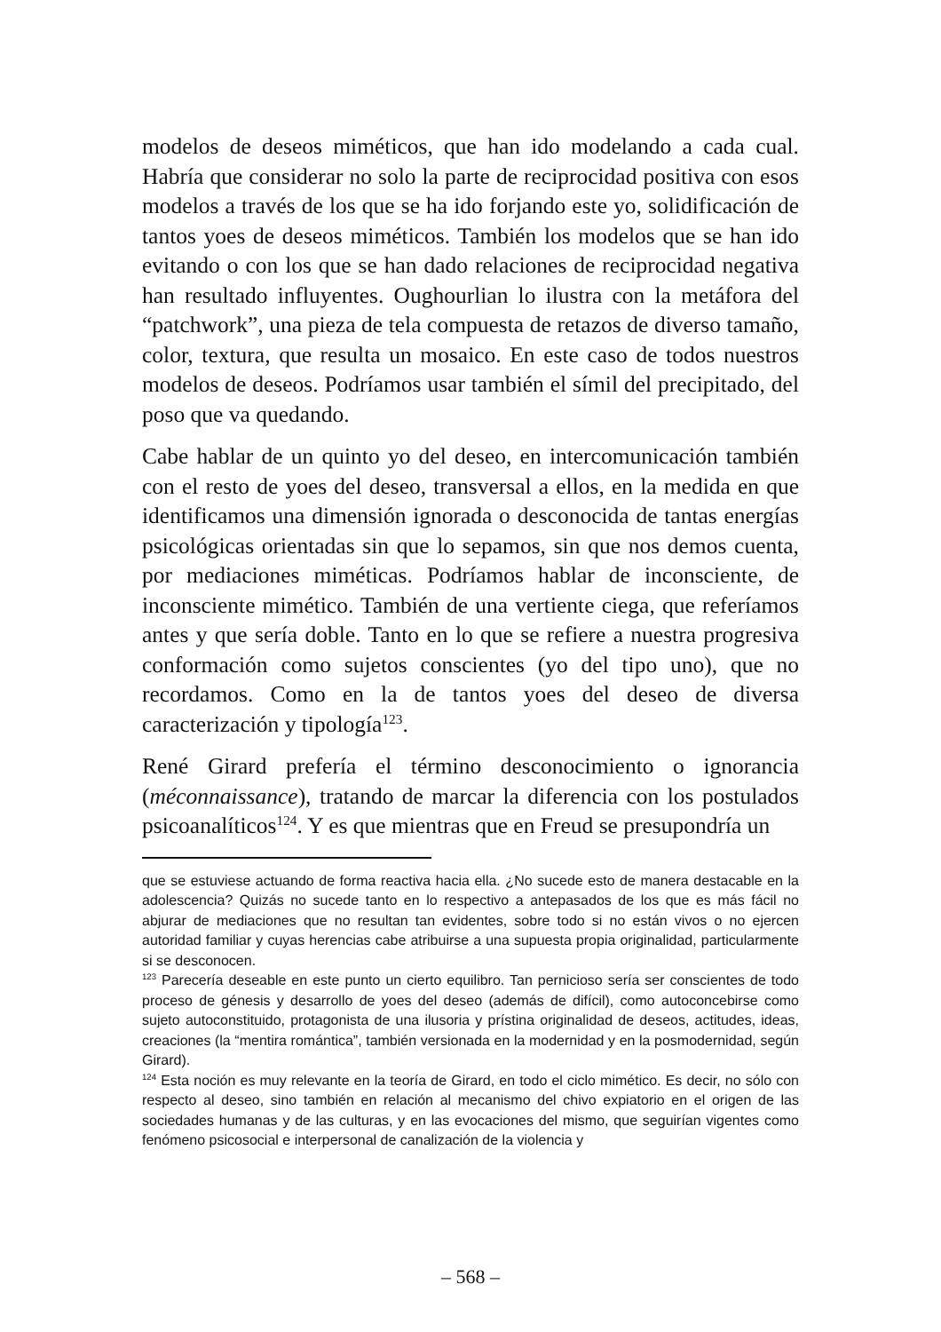modelos de deseos miméticos, que han ido modelando a cada cual. Habría que considerar no solo la parte de reciprocidad positiva con esos modelos a través de los que se ha ido forjando este yo, solidificación de tantos yoes de deseos miméticos. También los modelos que se han ido evitando o con los que se han dado relaciones de reciprocidad negativa han resultado influyentes. Oughourlian lo ilustra con la metáfora del “patchwork”, una pieza de tela compuesta de retazos de diverso tamaño, color, textura, que resulta un mosaico. En este caso de todos nuestros modelos de deseos. Podríamos usar también el símil del precipitado, del poso que va quedando.
Cabe hablar de un quinto yo del deseo, en intercomunicación también con el resto de yoes del deseo, transversal a ellos, en la medida en que identificamos una dimensión ignorada o desconocida de tantas energías psicológicas orientadas sin que lo sepamos, sin que nos demos cuenta, por mediaciones miméticas. Podríamos hablar de inconsciente, de inconsciente mimético. También de una vertiente ciega, que referíamos antes y que sería doble. Tanto en lo que se refiere a nuestra progresiva conformación como sujetos conscientes (yo del tipo uno), que no recordamos. Como en la de tantos yoes del deseo de diversa caracterización y tipología<sup>123</sup>.
René Girard prefería el término desconocimiento o ignorancia (méconnaissance), tratando de marcar la diferencia con los postulados psicoanalíticos<sup>124</sup>. Y es que mientras que en Freud se presupondría un
que se estuviese actuando de forma reactiva hacia ella. ¿No sucede esto de manera destacable en la adolescencia? Quizás no sucede tanto en lo respectivo a antepasados de los que es más fácil no abjurar de mediaciones que no resultan tan evidentes, sobre todo si no están vivos o no ejercen autoridad familiar y cuyas herencias cabe atribuirse a una supuesta propia originalidad, particularmente si se desconocen.
<sup>123</sup> Parecería deseable en este punto un cierto equilibro. Tan pernicioso sería ser conscientes de todo proceso de génesis y desarrollo de yoes del deseo (además de difícil), como autoconcebirse como sujeto autoconstituido, protagonista de una ilusoria y prístina originalidad de deseos, actitudes, ideas, creaciones (la “mentira romántica”, también versionada en la modernidad y en la posmodernidad, según Girard).
<sup>124</sup> Esta noción es muy relevante en la teoría de Girard, en todo el ciclo mimético. Es decir, no sólo con respecto al deseo, sino también en relación al mecanismo del chivo expiatorio en el origen de las sociedades humanas y de las culturas, y en las evocaciones del mismo, que seguirían vigentes como fenómeno psicosocial e interpersonal de canalización de la violencia y
– 568 –